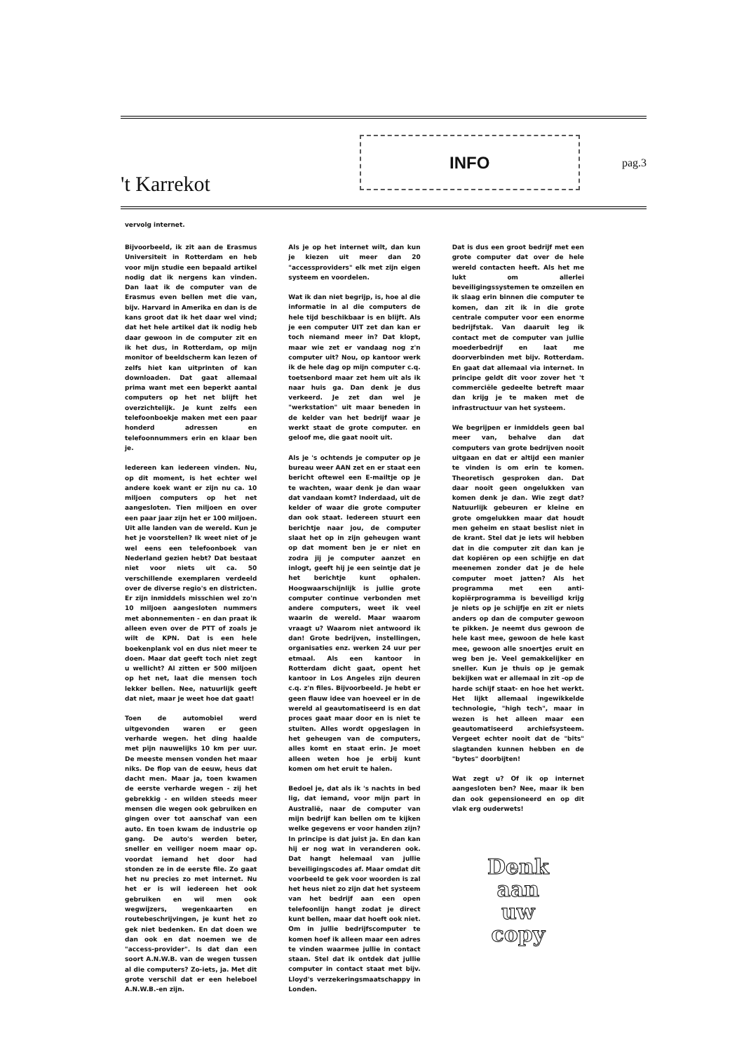't Karrekot
INFO
pag.3
vervolg internet.
Bijvoorbeeld, ik zit aan de Erasmus Universiteit in Rotterdam en heb voor mijn studie een bepaald artikel nodig dat ik nergens kan vinden. Dan laat ik de computer van de Erasmus even bellen met die van, bijv. Harvard in Amerika en dan is de kans groot dat ik het daar wel vind; dat het hele artikel dat ik nodig heb daar gewoon in de computer zit en ik het dus, in Rotterdam, op mijn monitor of beeldscherm kan lezen of zelfs hiet kan uitprinten of kan downloaden. Dat gaat allemaal prima want met een beperkt aantal computers op het net blijft het overzichtelijk. Je kunt zelfs een telefoonboekje maken met een paar honderd adressen en telefoonnummers erin en klaar ben je.
Iedereen kan iedereen vinden. Nu, op dit moment, is het echter wel andere koek want er zijn nu ca. 10 miljoen computers op het net aangesloten. Tien miljoen en over een paar jaar zijn het er 100 miljoen. Uit alle landen van de wereld. Kun je het je voorstellen? Ik weet niet of je wel eens een telefoonboek van Nederland gezien hebt? Dat bestaat niet voor niets uit ca. 50 verschillende exemplaren verdeeld over de diverse regio's en districten. Er zijn inmiddels misschien wel zo'n 10 miljoen aangesloten nummers met abonnementen - en dan praat ik alleen even over de PTT of zoals je wilt de KPN. Dat is een hele boekenplank vol en dus niet meer te doen. Maar dat geeft toch niet zegt u wellicht? Al zitten er 500 miljoen op het net, laat die mensen toch lekker bellen. Nee, natuurlijk geeft dat niet, maar je weet hoe dat gaat!
Toen de automobiel werd uitgevonden waren er geen verharde wegen. het ding haalde met pijn nauwelijks 10 km per uur. De meeste mensen vonden het maar niks. De flop van de eeuw, heus dat dacht men. Maar ja, toen kwamen de eerste verharde wegen - zij het gebrekkig - en wilden steeds meer mensen die wegen ook gebruiken en gingen over tot aanschaf van een auto. En toen kwam de industrie op gang. De auto's werden beter, sneller en veiliger noem maar op. voordat iemand het door had stonden ze in de eerste file. Zo gaat het nu precies zo met internet. Nu het er is wil iedereen het ook gebruiken en wil men ook wegwijzers, wegenkaarten en routebeschrijvingen, je kunt het zo gek niet bedenken. En dat doen we dan ook en dat noemen we de "access-provider". Is dat dan een soort A.N.W.B. van de wegen tussen al die computers? Zo-iets, ja. Met dit grote verschil dat er een heleboel A.N.W.B.-en zijn.
Als je op het internet wilt, dan kun je kiezen uit meer dan 20 "accessproviders" elk met zijn eigen systeem en voordelen.
Wat ik dan niet begrijp, is, hoe al die informatie in al die computers de hele tijd beschikbaar is en blijft. Als je een computer UIT zet dan kan er toch niemand meer in? Dat klopt, maar wie zet er vandaag nog z'n computer uit? Nou, op kantoor werk ik de hele dag op mijn computer c.q. toetsenbord maar zet hem uit als ik naar huis ga. Dan denk je dus verkeerd. Je zet dan wel je "werkstation" uit maar beneden in de kelder van het bedrijf waar je werkt staat de grote computer. en geloof me, die gaat nooit uit.
Als je 's ochtends je computer op je bureau weer AAN zet en er staat een bericht oftewel een E-mailtje op je te wachten, waar denk je dan waar dat vandaan komt? Inderdaad, uit de kelder of waar die grote computer dan ook staat. Iedereen stuurt een berichtje naar jou, de computer slaat het op in zijn geheugen want op dat moment ben je er niet en zodra jij je computer aanzet en inlogt, geeft hij je een seintje dat je het berichtje kunt ophalen. Hoogwaarschijnlijk is jullie grote computer continue verbonden met andere computers, weet ik veel waarin de wereld. Maar waarom vraagt u? Waarom niet antwoord ik dan! Grote bedrijven, instellingen, organisaties enz. werken 24 uur per etmaal. Als een kantoor in Rotterdam dicht gaat, opent het kantoor in Los Angeles zijn deuren c.q. z'n files. Bijvoorbeeld. Je hebt er geen flauw idee van hoeveel er in de wereld al geautomatiseerd is en dat proces gaat maar door en is niet te stuiten. Alles wordt opgeslagen in het geheugen van de computers, alles komt en staat erin. Je moet alleen weten hoe je erbij kunt komen om het eruit te halen.
Bedoel je, dat als ik 's nachts in bed lig, dat iemand, voor mijn part in Australië, naar de computer van mijn bedrijf kan bellen om te kijken welke gegevens er voor handen zijn? In principe is dat juist ja. En dan kan hij er nog wat in veranderen ook. Dat hangt helemaal van jullie beveiligingscodes af. Maar omdat dit voorbeeld te gek voor woorden is zal het heus niet zo zijn dat het systeem van het bedrijf aan een open telefoonlijn hangt zodat je direct kunt bellen, maar dat hoeft ook niet. Om in jullie bedrijfscomputer te komen hoef ik alleen maar een adres te vinden waarmee jullie in contact staan. Stel dat ik ontdek dat jullie computer in contact staat met bijv. Lloyd's verzekeringsmaatschappy in Londen.
Dat is dus een groot bedrijf met een grote computer dat over de hele wereld contacten heeft. Als het me lukt om allerlei beveiligingssystemen te omzeilen en ik slaag erin binnen die computer te komen, dan zit ik in die grote centrale computer voor een enorme bedrijfstak. Van daaruit leg ik contact met de computer van jullie moederbedrijf en laat me doorverbinden met bijv. Rotterdam. En gaat dat allemaal via internet. In principe geldt dit voor zover het 't commerciële gedeelte betreft maar dan krijg je te maken met de infrastructuur van het systeem.
We begrijpen er inmiddels geen bal meer van, behalve dan dat computers van grote bedrijven nooit uitgaan en dat er altijd een manier te vinden is om erin te komen. Theoretisch gesproken dan. Dat daar nooit geen ongelukken van komen denk je dan. Wie zegt dat? Natuurlijk gebeuren er kleine en grote omgelukken maar dat houdt men geheim en staat beslist niet in de krant. Stel dat je iets wil hebben dat in die computer zit dan kan je dat kopiëren op een schijfje en dat meenemen zonder dat je de hele computer moet jatten? Als het programma met een anti-kopiërprogramma is beveiligd krijg je niets op je schijfje en zit er niets anders op dan de computer gewoon te pikken. Je neemt dus gewoon de hele kast mee, gewoon de hele kast mee, gewoon alle snoertjes eruit en weg ben je. Veel gemakkelijker en sneller. Kun je thuis op je gemak bekijken wat er allemaal in zit -op de harde schijf staat- en hoe het werkt. Het lijkt allemaal ingewikkelde technologie, "high tech", maar in wezen is het alleen maar een geautomatiseerd archiefsysteem. Vergeet echter nooit dat de "bits" slagtanden kunnen hebben en de "bytes" doorbijten!
Wat zegt u? Of ik op internet aangesloten ben? Nee, maar ik ben dan ook gepensioneerd en op dit vlak erg ouderwets!
Denk
aan
uw
copy